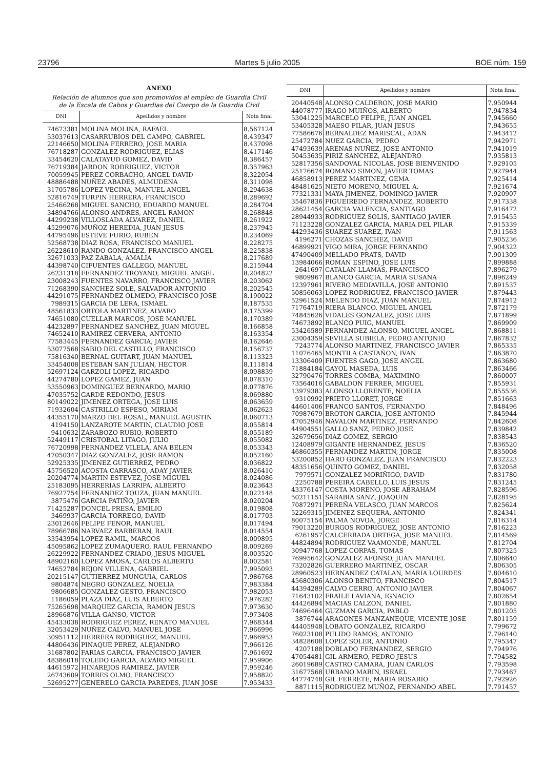23796 Martes 5 julio 2005 BOE núm. 159
ANEXO
Relación de alumnos que son promovidos al empleo de Guardia Civil
de la Escala de Cabos y Guardias del Cuerpo de la Guardia Civil
| DNI | Apellidos y nombre | Nota final |
| --- | --- | --- |
| 74673381 | MOLINA MOLINA, RAFAEL | 8.567124 |
| 53037613 | CASARRUBIOS DEL CAMPO, GABRIEL | 8.439347 |
| 22146650 | MOLINA FERRERO, JOSE MARIA | 8.437098 |
| 76718287 | GONZALEZ RODRIGUEZ, ELIAS | 8.417146 |
| 33454620 | CALATAYUD GOMEZ, DAVID | 8.386457 |
| 76719384 | JARDON RODRIGUEZ, VICTOR | 8.357963 |
| 70059945 | PEREZ CORBACHO, ANGEL DAVID | 8.322054 |
| 48886488 | NUÑEZ ABADES, ALMUDENA | 8.311098 |
| 31705786 | LOPEZ VECINA, MANUEL ANGEL | 8.294638 |
| 52816749 | TURPIN HERRERA, FRANCISCO | 8.289692 |
| 25466268 | MIGUEL SANCHO, EDUARDO MANUEL | 8.284704 |
| 34894766 | ALONSO ANDRES, ANGEL RAMON | 8.268848 |
| 44299238 | VILLOSLADA ALVAREZ, DANIEL | 8.261922 |
| 45299076 | MUÑOZ HEREDIA, JUAN JESUS | 8.237945 |
| 44795496 | ESTEVE FURIO, RUBEN | 8.234069 |
| 52568738 | DIAZ ROSA, FRANCISCO MANUEL | 8.228275 |
| 26228610 | RANDO GONZALEZ, FRANCISCO ANGEL | 8.225838 |
| 32671033 | PAZ ZABALA, AMALIA | 8.217689 |
| 44398740 | CIFUENTES GALLEGO, MANUEL | 8.215944 |
| 26231318 | FERNANDEZ TROYANO, MIGUEL ANGEL | 8.204822 |
| 23008243 | FUENTES NAVARRO, FRANCISCO JAVIER | 8.203062 |
| 71268390 | SANCHEZ SOLE, SALVADOR ANTONIO | 8.202545 |
| 44291075 | FERNANDEZ OLMEDO, FRANCISCO JOSE | 8.190022 |
| 7989315 | GARCIA DE LERA, ISMAEL | 8.187535 |
| 48561833 | ORTOLA MARTINEZ, ALVARO | 8.175399 |
| 74651080 | CUELLAR MARCOS, JOSE MANUEL | 8.170389 |
| 44232897 | FERNANDEZ SANCHEZ, JUAN MIGUEL | 8.166858 |
| 74652410 | RAMIREZ CERVERA, ANTONIO | 8.163354 |
| 77583445 | FERNANDEZ GARCIA, JAVIER | 8.162646 |
| 53077568 | SABIO DEL CASTILLO, FRANCISCO | 8.156737 |
| 75816340 | BERNAL GUITART, JUAN MANUEL | 8.113323 |
| 33454008 | ESTEBAN SAN JULIAN, HECTOR | 8.111814 |
| 52697124 | GARZOLI LOPEZ, RICARDO | 8.098839 |
| 44274780 | LOPEZ GAMEZ, JUAN | 8.078310 |
| 53550963 | DOMINGUEZ BERNARDO, MARIO | 8.077876 |
| 47035752 | GARDE REDONDO, JESUS | 8.069880 |
| 80149022 | JIMENEZ ORTEGA, JOSE LUIS | 8.063659 |
| 71932604 | CASTRILLO ESPESO, MIRIAM | 8.062623 |
| 44355170 | MARZO DEL ROSAL, MANUEL AGUSTIN | 8.060713 |
| 4194150 | LANZAROTE MARTIN, CLAUDIO JOSE | 8.055814 |
| 9410632 | ZARABOZO RUBIO, ROBERTO | 8.055189 |
| 52449117 | CRISTOBAL LITAGO, JULIO | 8.055082 |
| 76720998 | FERNANDEZ VILELA, ANA BELEN | 8.053343 |
| 47050347 | DIAZ GONZALEZ, JOSE RAMON | 8.052160 |
| 52925335 | JIMENEZ GUTIERREZ, PEDRO | 8.036822 |
| 45756520 | ACOSTA CARRASCO, ADAY JAVIER | 8.026410 |
| 20204774 | MARTIN ESTEVEZ, JOSE MIGUEL | 8.024086 |
| 25183095 | HERRERIAS LARRIPA, ALBERTO | 8.023643 |
| 76927754 | FERNANDEZ TOUZA, JUAN MANUEL | 8.022148 |
| 3875476 | GARCIA PATIÑO, JAVIER | 8.020204 |
| 71425287 | DONCEL PRESA, EMILIO | 8.019808 |
| 3469937 | GARCIA TORREGO, DAVID | 8.017703 |
| 23012646 | FELIPE FENOR, MANUEL | 8.017494 |
| 78966786 | NARVAEZ BARBERAN, RAUL | 8.014554 |
| 33543954 | LOPEZ RAMIL, MARCOS | 8.009895 |
| 45095862 | LOPEZ ZUMAQUERO, RAUL FERNANDO | 8.009269 |
| 26229922 | FERNANDEZ CRIADO, JESUS MIGUEL | 8.003520 |
| 48902160 | LOPEZ AMOSA, CARLOS ALBERTO | 8.002581 |
| 74652784 | REJON VILLENA, GABRIEL | 7.995093 |
| 20215147 | GUTIERREZ MUNGUIA, CARLOS | 7.986768 |
| 9804874 | NEGRO GONZALEZ, NOELIA | 7.983384 |
| 9806685 | GONZALEZ GESTO, FRANCISCO | 7.982053 |
| 1186059 | PLAZA DIAZ, LUIS ALBERTO | 7.976282 |
| 75265698 | MARQUEZ GARCIA, RAMON JESUS | 7.973630 |
| 28966876 | VILLA GANSO, VICTOR | 7.973408 |
| 45433038 | RODRIGUEZ PEREZ, RENATO MANUEL | 7.968344 |
| 32053429 | NUÑEZ CALVO, MANUEL JOSE | 7.966996 |
| 30951112 | HERRERA RODRIGUEZ, MANUEL | 7.966953 |
| 44806436 | PINAQUE PEREZ, ALEJANDRO | 7.966126 |
| 31687802 | FARIAS GARCIA, FRANCISCO JAVIER | 7.961692 |
| 48386018 | TOLEDO GARCIA, ALVARO MIGUEL | 7.959906 |
| 44615972 | HINAREJOS RAMIREZ, JAVIER | 7.959246 |
| 26743609 | TORRES OLMO, FRANCISCO | 7.958820 |
| 52695277 | GENERELO GARCIA PAREDES, JUAN JOSE | 7.953433 |
| DNI | Apellidos y nombre | Nota final |
| --- | --- | --- |
| 20440548 | ALONSO CALDERON, JOSE MARIO | 7.950944 |
| 44078777 | IRAGO MUIÑOS, ALBERTO | 7.947834 |
| 53041225 | MARCELO FELIPE, JUAN ANGEL | 7.945660 |
| 53405328 | MAESO PILAR, JUAN JESUS | 7.943655 |
| 77586676 | BERNALDEZ MARISCAL, ADAN | 7.943412 |
| 25472784 | NUEZ GARCIA, PEDRO | 7.942971 |
| 47493639 | ARENAS NUÑEZ, JOSE ANTONIO | 7.941019 |
| 50453635 | PIRIZ SANCHEZ, ALEJANDRO | 7.935813 |
| 52817356 | SANDOVAL NICOLAS, JOSE BIENVENIDO | 7.929105 |
| 25176674 | ROMANO SIMON, JAVIER TOMAS | 7.927944 |
| 46858913 | PEREZ MARTINEZ, GEMA | 7.925414 |
| 48481625 | NIETO MORENO, MIGUEL A. | 7.921674 |
| 77321331 | MAYA JIMENEZ, DOMINGO JAVIER | 7.920907 |
| 35467836 | FIGUEIREDO FERNANDEZ, ROBERTO | 7.917338 |
| 28621454 | GARCIA VALENCIA, SANTIAGO | 7.916472 |
| 28944933 | RODRIGUEZ SOLIS, SANTIAGO JAVIER | 7.915455 |
| 71123228 | GONZALEZ GARCIA, MARIA DEL PILAR | 7.915339 |
| 44293436 | SUAREZ SUAREZ, IVAN | 7.911563 |
| 4196271 | CHOZAS SANCHEZ, DAVID | 7.905236 |
| 46899921 | VIGO MIRA, JORGE FERNANDO | 7.904322 |
| 47490409 | MELLADO PRATS, DAVID | 7.901309 |
| 13984066 | ROMAN ESPINO, JOSE LUIS | 7.899888 |
| 2641697 | CATALAN LLAMAS, FRANCISCO | 7.896279 |
| 9809967 | BLANCO GARCIA, MARIA SUSANA | 7.896249 |
| 12397961 | RIVERO MEDIAVILLA, JOSE ANTONIO | 7.891537 |
| 50856063 | LOPEZ RODRIGUEZ, FRANCISCO JAVIER | 7.879443 |
| 52961524 | MELENDO DIAZ, JUAN MANUEL | 7.874912 |
| 71764719 | RIERA BLANCO, MIGUEL ANGEL | 7.872179 |
| 74845626 | VIDALES GONZALEZ, JOSE LUIS | 7.871899 |
| 74673892 | BLANCO PUIG, MANUEL | 7.869909 |
| 53426589 | FERNANDEZ ALONSO, MIGUEL ANGEL | 7.868811 |
| 23004359 | SEVILLA SUBIELA, PEDRO ANTONIO | 7.867832 |
| 7243774 | ALONSO MARTINEZ, FRANCISCO JAVIER | 7.865335 |
| 11076465 | MONTILA CASTAÑON, IVAN | 7.863870 |
| 13306409 | FUENTES GAGO, JOSE ANGEL | 7.863680 |
| 71884184 | GAYOL MASEDA, LUIS | 7.863466 |
| 32790476 | TORRES COMBA, MAXIMINO | 7.860007 |
| 73564016 | GABALDON FERRER, MIGUEL | 7.855931 |
| 13979383 | ALONSO LLORENTE, NOELIA | 7.855536 |
| 9310992 | PRIETO LLORET, JORGE | 7.851663 |
| 44601406 | FRANCO SANTOS, FERNANDO | 7.848496 |
| 70987679 | BROTON GARCIA, JOSE ANTONIO | 7.845944 |
| 47052946 | NAVALON MARTINEZ, FERNANDO | 7.842608 |
| 44904551 | GALLO SANZ, PEDRO JOSE | 7.839842 |
| 32679656 | DIAZ GOMEZ, SERGIO | 7.838543 |
| 12408979 | GIGANTE HERNANDEZ, JESUS | 7.836520 |
| 46860355 | FERNANDEZ MARTIN, JORGE | 7.835008 |
| 53200852 | HARO GONZALEZ, JUAN FRANCISCO | 7.832223 |
| 48351656 | QUINTO GOMEZ, DANIEL | 7.832058 |
| 7979571 | GONZALEZ MORIÑIGO, DAVID | 7.831780 |
| 2250788 | PEREIRA CABELLO, LUIS JESUS | 7.831245 |
| 43376147 | COSTA MORENO, JOSE ABRAHAM | 7.828596 |
| 50211151 | SARABIA SANZ, JOAQUIN | 7.828195 |
| 70872971 | PEREÑA VELASCO, JUAN MARCOS | 7.825624 |
| 52269315 | JIMENEZ SEQUERA, ANTONIO | 7.824341 |
| 80075154 | PALMA NOVOA, JORGE | 7.816314 |
| 79013220 | BURGOS RODRIGUEZ, JOSE ANTONIO | 7.816223 |
| 6261957 | CALCERRADA ORTEGA, JOSE MANUEL | 7.814569 |
| 44824894 | RODRIGUEZ VAAMONDE, MANUEL | 7.812704 |
| 30947768 | LOPEZ CORPAS, TOMAS | 7.807325 |
| 76995642 | GONZALEZ AFONSO, JUAN MANUEL | 7.806640 |
| 73202826 | GUERRERO MARTINEZ, OSCAR | 7.806305 |
| 28960523 | HERNANDEZ CATALAN, MARIA LOURDES | 7.804610 |
| 45680306 | ALONSO BENITO, FRANCISCO | 7.804517 |
| 44394289 | CALVO CERRO, ANTONIO JAVIER | 7.804067 |
| 71643102 | FRAILE LAVIANA, IGNACIO | 7.802654 |
| 44426894 | MACIAS CALZON, DANIEL | 7.801880 |
| 74696464 | GUZMAN GARCIA, PABLO | 7.801205 |
| 3876744 | ARAGONES MANZANEQUE, VICENTE JOSE | 7.801159 |
| 44405948 | LOBATO GONZALEZ, RICARDO | 7.799672 |
| 76023108 | PULIDO RAMOS, ANTONIO | 7.796140 |
| 34828608 | LOPEZ SOLER, ANTONIO | 7.795347 |
| 4207188 | DOBLADO FERNANDEZ, SERGIO | 7.794976 |
| 47054481 | GIL ARMERO, PEDRO JESUS | 7.794582 |
| 26019689 | CASTRO CAMARA, JUAN CARLOS | 7.793598 |
| 31677568 | URBANO MARIN, ISRAEL | 7.793467 |
| 44774748 | GIL FERRETE, MARIA ROSARIO | 7.792926 |
| 8871115 | RODRIGUEZ MUÑOZ, FERNANDO ABEL | 7.791457 |